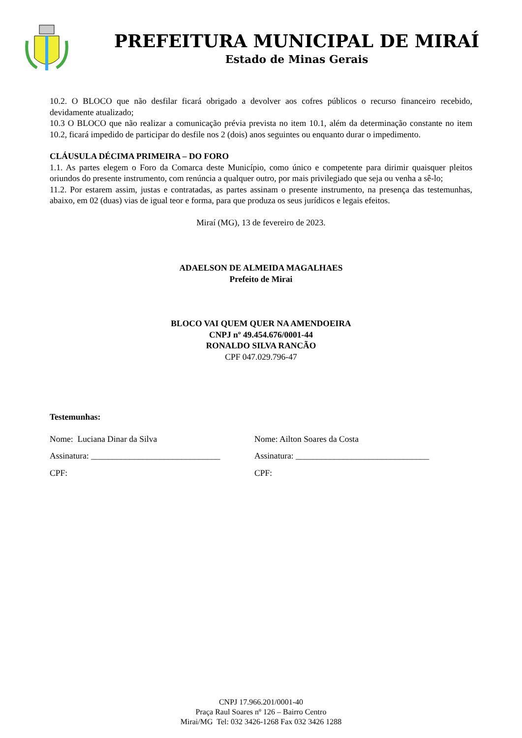PREFEITURA MUNICIPAL DE MIRAÍ
Estado de Minas Gerais
10.2. O BLOCO que não desfilar ficará obrigado a devolver aos cofres públicos o recurso financeiro recebido, devidamente atualizado;
10.3 O BLOCO que não realizar a comunicação prévia prevista no item 10.1, além da determinação constante no item 10.2, ficará impedido de participar do desfile nos 2 (dois) anos seguintes ou enquanto durar o impedimento.
CLÁUSULA DÉCIMA PRIMEIRA – DO FORO
1.1. As partes elegem o Foro da Comarca deste Município, como único e competente para dirimir quaisquer pleitos oriundos do presente instrumento, com renúncia a qualquer outro, por mais privilegiado que seja ou venha a sê-lo;
11.2. Por estarem assim, justas e contratadas, as partes assinam o presente instrumento, na presença das testemunhas, abaixo, em 02 (duas) vias de igual teor e forma, para que produza os seus jurídicos e legais efeitos.
Miraí (MG), 13 de fevereiro de 2023.
ADAELSON DE ALMEIDA MAGALHAES
Prefeito de Mirai
BLOCO VAI QUEM QUER NA AMENDOEIRA
CNPJ nº 49.454.676/0001-44
RONALDO SILVA RANCÃO
CPF 047.029.796-47
Testemunhas:
Nome: Luciana Dinar da Silva Nome: Ailton Soares da Costa
Assinatura: ______________________________
Assinatura: _______________________________
CPF: CPF:
CNPJ 17.966.201/0001-40
Praça Raul Soares nº 126 – Bairro Centro
Mirai/MG Tel: 032 3426-1268 Fax 032 3426 1288